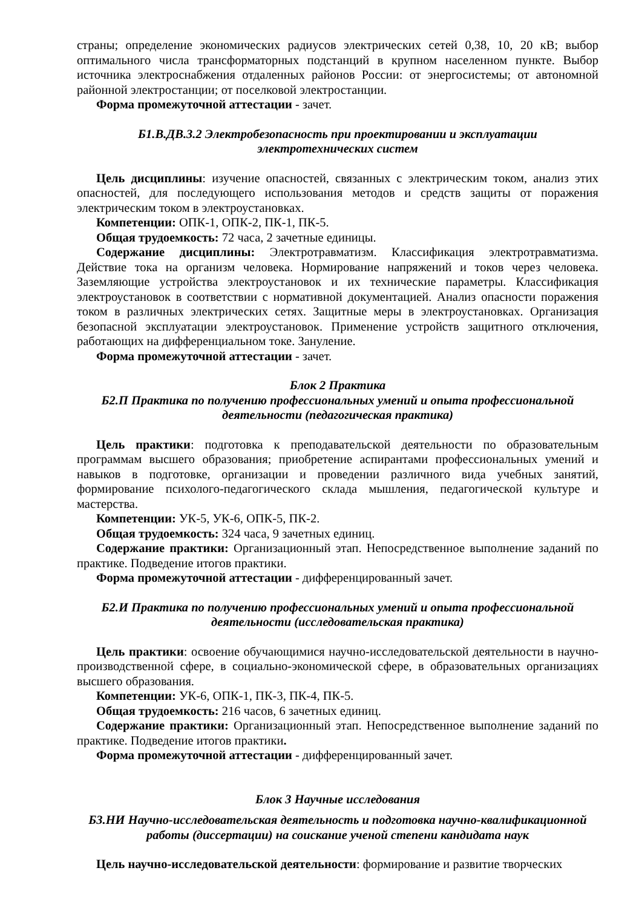страны; определение экономических радиусов электрических сетей 0,38, 10, 20 кВ; выбор оптимального числа трансформаторных подстанций в крупном населенном пункте. Выбор источника электроснабжения отдаленных районов России: от энергосистемы; от автономной районной электростанции; от поселковой электростанции.
Форма промежуточной аттестации - зачет.
Б1.В.ДВ.3.2 Электробезопасность при проектировании и эксплуатации
электротехнических систем
Цель дисциплины: изучение опасностей, связанных с электрическим током, анализ этих опасностей, для последующего использования методов и средств защиты от поражения электрическим током в электроустановках.
Компетенции: ОПК-1, ОПК-2, ПК-1, ПК-5.
Общая трудоемкость: 72 часа, 2 зачетные единицы.
Содержание дисциплины: Электротравматизм. Классификация электротравматизма. Действие тока на организм человека. Нормирование напряжений и токов через человека. Заземляющие устройства электроустановок и их технические параметры. Классификация электроустановок в соответствии с нормативной документацией. Анализ опасности поражения током в различных электрических сетях. Защитные меры в электроустановках. Организация безопасной эксплуатации электроустановок. Применение устройств защитного отключения, работающих на дифференциальном токе. Зануление.
Форма промежуточной аттестации - зачет.
Блок 2 Практика
Б2.П Практика по получению профессиональных умений и опыта профессиональной
деятельности (педагогическая практика)
Цель практики: подготовка к преподавательской деятельности по образовательным программам высшего образования; приобретение аспирантами профессиональных умений и навыков в подготовке, организации и проведении различного вида учебных занятий, формирование психолого-педагогического склада мышления, педагогической культуре и мастерства.
Компетенции: УК-5, УК-6, ОПК-5, ПК-2.
Общая трудоемкость: 324 часа, 9 зачетных единиц.
Содержание практики: Организационный этап. Непосредственное выполнение заданий по практике. Подведение итогов практики.
Форма промежуточной аттестации - дифференцированный зачет.
Б2.И Практика по получению профессиональных умений и опыта профессиональной
деятельности (исследовательская практика)
Цель практики: освоение обучающимися научно-исследовательской деятельности в научно-производственной сфере, в социально-экономической сфере, в образовательных организациях высшего образования.
Компетенции: УК-6, ОПК-1, ПК-3, ПК-4, ПК-5.
Общая трудоемкость: 216 часов, 6 зачетных единиц.
Содержание практики: Организационный этап. Непосредственное выполнение заданий по практике. Подведение итогов практики.
Форма промежуточной аттестации - дифференцированный зачет.
Блок 3 Научные исследования
Б3.НИ Научно-исследовательская деятельность и подготовка научно-квалификационной
работы (диссертации) на соискание ученой степени кандидата наук
Цель научно-исследовательской деятельности: формирование и развитие творческих